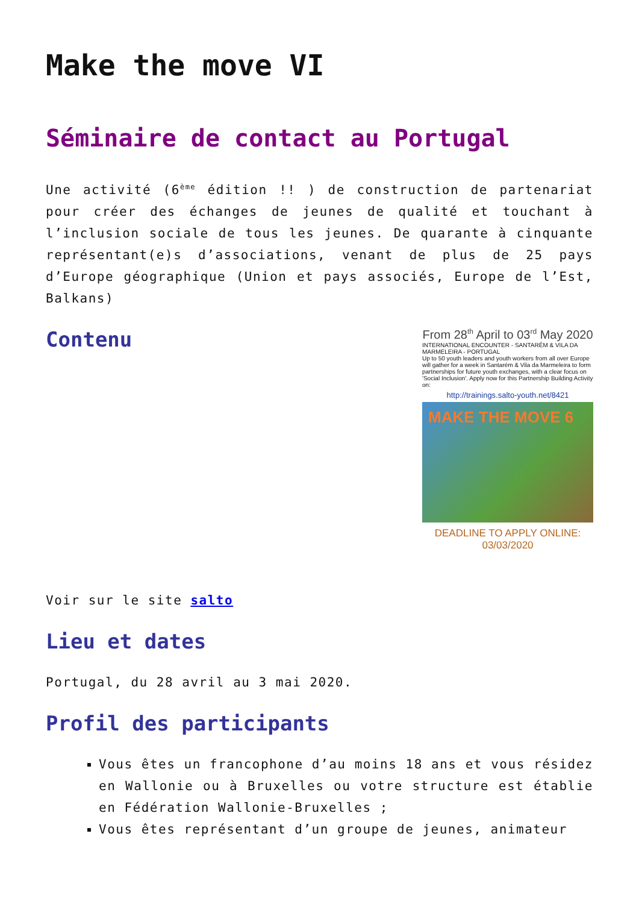Make the move VI
Séminaire de contact au Portugal
Une activité (6<sup>ème</sup> édition !! ) de construction de partenariat pour créer des échanges de jeunes de qualité et touchant à l’inclusion sociale de tous les jeunes. De quarante à cinquante représentant(e)s d’associations, venant de plus de 25 pays d’Europe géographique (Union et pays associés, Europe de l’Est, Balkans)
Contenu
From 28<sup>th</sup> April to 03<sup>rd</sup> May 2020
INTERNATIONAL ENCOUNTER - SANTARÉM & VILA DA MARMELEIRA - PORTUGAL
Up to 50 youth leaders and youth workers from all over Europe will gather for a week in Santarém & Vila da Marmeleira to form partnerships for future youth exchanges, with a clear focus on 'Social Inclusion'. Apply now for this Partnership Building Activity on:
http://trainings.salto-youth.net/8421
MAKE THE MOVE 6
DEADLINE TO APPLY ONLINE: 03/03/2020
Voir sur le site salto
Lieu et dates
Portugal, du 28 avril au 3 mai 2020.
Profil des participants
Vous êtes un francophone d’au moins 18 ans et vous résidez en Wallonie ou à Bruxelles ou votre structure est établie en Fédération Wallonie-Bruxelles ;
Vous êtes représentant d’un groupe de jeunes, animateur